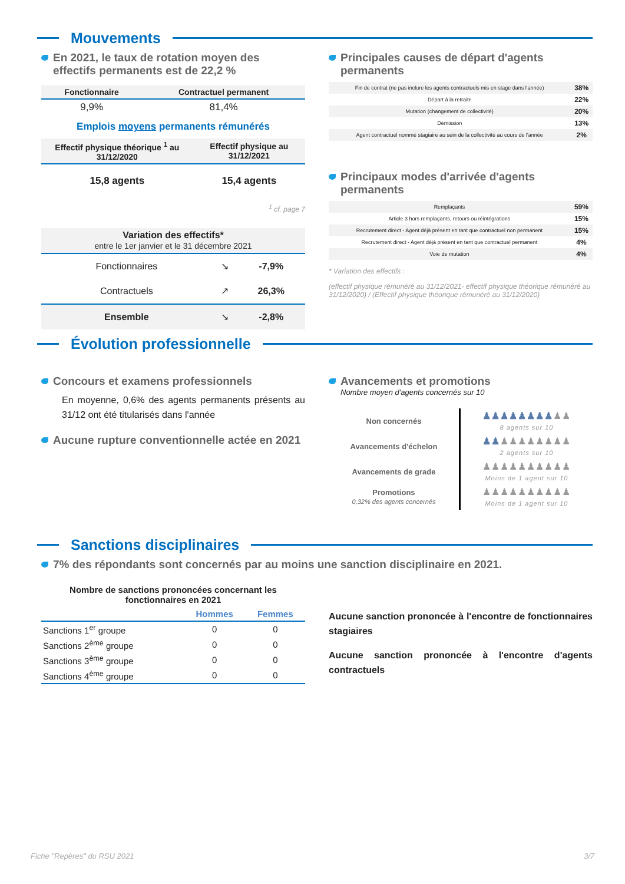Mouvements
En 2021, le taux de rotation moyen des effectifs permanents est de 22,2 %
| Fonctionnaire | Contractuel permanent |
| --- | --- |
| 9,9% | 81,4% |
Emplois moyens permanents rémunérés
| Effectif physique théorique <sup>1</sup> au 31/12/2020 | Effectif physique au 31/12/2021 |
| --- | --- |
| 15,8 agents | 15,4 agents |
<sup>1</sup> cf. page 7
| Variation des effectifs* entre le 1er janvier et le 31 décembre 2021 | | |
| --- | --- | --- |
| Fonctionnaires | ↘ | -7,9% |
| Contractuels | ↗ | 26,3% |
| Ensemble | ↘ | -2,8% |
Principales causes de départ d'agents permanents
| Fin de contrat (ne pas inclure les agents contractuels mis en stage dans l'année) | 38% |
| Départ à la retraite | 22% |
| Mutation (changement de collectivité) | 20% |
| Démission | 13% |
| Agent contractuel nommé stagiaire au sein de la collectivité au cours de l'année | 2% |
Principaux modes d'arrivée d'agents permanents
| Remplaçants | 59% |
| Article 3 hors remplaçants, retours ou réintégrations | 15% |
| Recrutement direct - Agent déjà présent en tant que contractuel non permanent | 15% |
| Recrutement direct - Agent déjà présent en tant que contractuel permanent | 4% |
| Voie de mutation | 4% |
* Variation des effectifs :
(effectif physique rémunéré au 31/12/2021- effectif physique théorique rémunéré au 31/12/2020) / (Effectif physique théorique rémunéré au 31/12/2020)
Évolution professionnelle
Concours et examens professionnels
En moyenne, 0,6% des agents permanents présents au 31/12 ont été titularisés dans l'année
Aucune rupture conventionnelle actée en 2021
Avancements et promotions
Nombre moyen d'agents concernés sur 10
| Non concernés | ♟♟♟♟♟♟♟♟ ♟♟ 8 agents sur 10 |
| Avancements d'échelon | ♟♟ ♟♟♟♟♟♟♟♟ 2 agents sur 10 |
| Avancements de grade | ♟♟♟♟♟♟♟♟♟♟ Moins de 1 agent sur 10 |
| Promotions 0,32% des agents concernés | ♟♟♟♟♟♟♟♟♟♟ Moins de 1 agent sur 10 |
Sanctions disciplinaires
7% des répondants sont concernés par au moins une sanction disciplinaire en 2021.
Nombre de sanctions prononcées concernant les fonctionnaires en 2021
| | Hommes | Femmes |
| --- | --- | --- |
| Sanctions 1<sup>er</sup> groupe | 0 | 0 |
| Sanctions 2<sup>ème</sup> groupe | 0 | 0 |
| Sanctions 3<sup>ème</sup> groupe | 0 | 0 |
| Sanctions 4<sup>ème</sup> groupe | 0 | 0 |
Aucune sanction prononcée à l'encontre de fonctionnaires stagiaires
Aucune sanction prononcée à l'encontre d'agents contractuels
Fiche "Repères" du RSU 2021 3/7